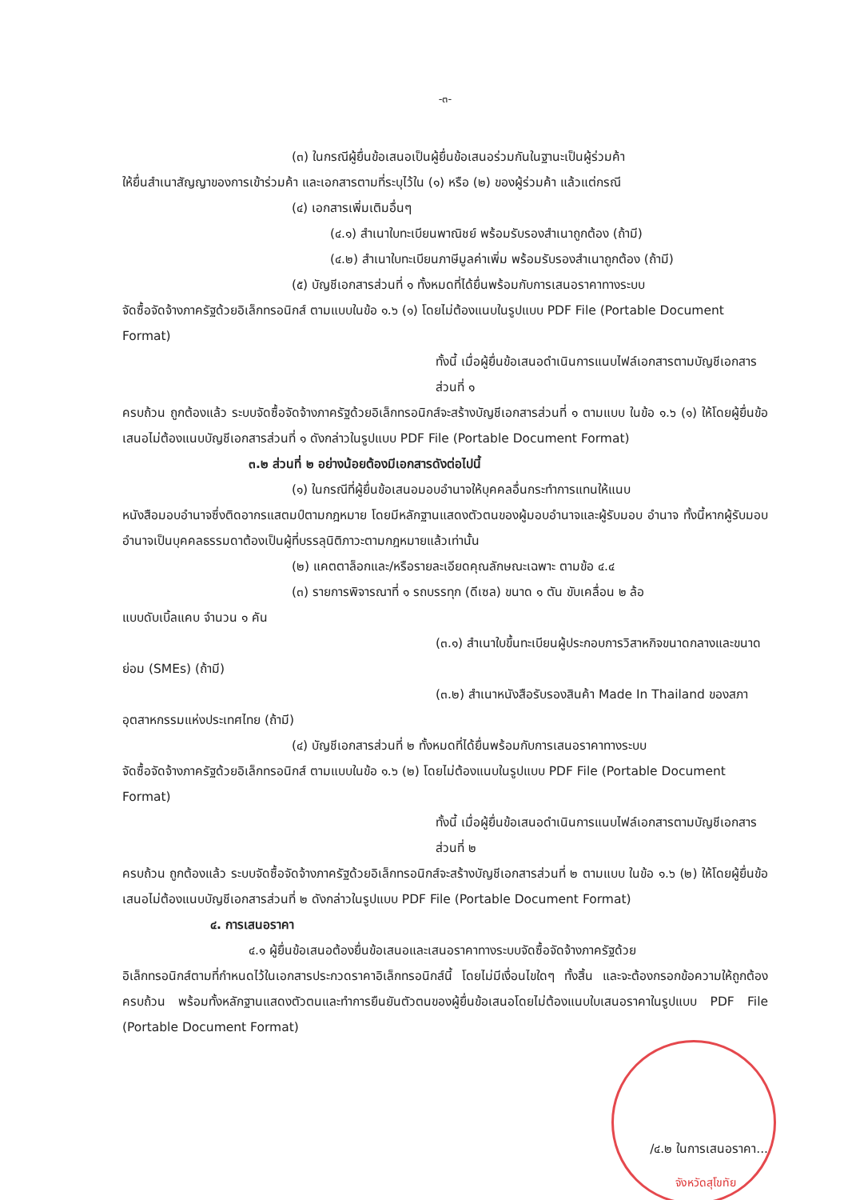-๓-
(๓) ในกรณีผู้ยื่นข้อเสนอเป็นผู้ยื่นข้อเสนอร่วมกันในฐานะเป็นผู้ร่วมค้า
ให้ยื่นสำเนาสัญญาของการเข้าร่วมค้า และเอกสารตามที่ระบุไว้ใน (๑) หรือ (๒) ของผู้ร่วมค้า แล้วแต่กรณี
(๔) เอกสารเพิ่มเติมอื่นๆ
(๔.๑) สำเนาใบทะเบียนพาณิชย์ พร้อมรับรองสำเนาถูกต้อง (ถ้ามี)
(๔.๒) สำเนาใบทะเบียนภาษีมูลค่าเพิ่ม พร้อมรับรองสำเนาถูกต้อง (ถ้ามี)
(๕) บัญชีเอกสารส่วนที่ ๑ ทั้งหมดที่ได้ยื่นพร้อมกับการเสนอราคาทางระบบ
จัดซื้อจัดจ้างภาครัฐด้วยอิเล็กทรอนิกส์ ตามแบบในข้อ ๑.๖ (๑) โดยไม่ต้องแนบในรูปแบบ PDF File (Portable Document Format)
ทั้งนี้ เมื่อผู้ยื่นข้อเสนอดำเนินการแนบไฟล์เอกสารตามบัญชีเอกสารส่วนที่ ๑
ครบถ้วน ถูกต้องแล้ว ระบบจัดซื้อจัดจ้างภาครัฐด้วยอิเล็กทรอนิกส์จะสร้างบัญชีเอกสารส่วนที่ ๑ ตามแบบ ในข้อ ๑.๖ (๑) ให้โดยผู้ยื่นข้อเสนอไม่ต้องแนบบัญชีเอกสารส่วนที่ ๑ ดังกล่าวในรูปแบบ PDF File (Portable Document Format)
๓.๒ ส่วนที่ ๒ อย่างน้อยต้องมีเอกสารดังต่อไปนี้
(๑) ในกรณีที่ผู้ยื่นข้อเสนอมอบอำนาจให้บุคคลอื่นกระทำการแทนให้แนบ
หนังสือมอบอำนาจซึ่งติดอากรแสตมป์ตามกฎหมาย โดยมีหลักฐานแสดงตัวตนของผู้มอบอำนาจและผู้รับมอบ อำนาจ ทั้งนี้หากผู้รับมอบอำนาจเป็นบุคคลธรรมดาต้องเป็นผู้ที่บรรลุนิติภาวะตามกฎหมายแล้วเท่านั้น
(๒) แคตตาล็อกและ/หรือรายละเอียดคุณลักษณะเฉพาะ ตามข้อ ๔.๔
(๓) รายการพิจารณาที่ ๑ รถบรรทุก (ดีเซล) ขนาด ๑ ตัน ขับเคลื่อน ๒ ล้อ
แบบดับเบิ้ลแคบ จำนวน ๑ คัน
(๓.๑) สำเนาใบขึ้นทะเบียนผู้ประกอบการวิสาหกิจขนาดกลางและขนาด
ย่อม (SMEs) (ถ้ามี)
(๓.๒) สำเนาหนังสือรับรองสินค้า Made In Thailand ของสภา
อุตสาหกรรมแห่งประเทศไทย (ถ้ามี)
(๔) บัญชีเอกสารส่วนที่ ๒ ทั้งหมดที่ได้ยื่นพร้อมกับการเสนอราคาทางระบบ
จัดซื้อจัดจ้างภาครัฐด้วยอิเล็กทรอนิกส์ ตามแบบในข้อ ๑.๖ (๒) โดยไม่ต้องแนบในรูปแบบ PDF File (Portable Document Format)
ทั้งนี้ เมื่อผู้ยื่นข้อเสนอดำเนินการแนบไฟล์เอกสารตามบัญชีเอกสารส่วนที่ ๒
ครบถ้วน ถูกต้องแล้ว ระบบจัดซื้อจัดจ้างภาครัฐด้วยอิเล็กทรอนิกส์จะสร้างบัญชีเอกสารส่วนที่ ๒ ตามแบบ ในข้อ ๑.๖ (๒) ให้โดยผู้ยื่นข้อเสนอไม่ต้องแนบบัญชีเอกสารส่วนที่ ๒ ดังกล่าวในรูปแบบ PDF File (Portable Document Format)
๔. การเสนอราคา
๔.๑ ผู้ยื่นข้อเสนอต้องยื่นข้อเสนอและเสนอราคาทางระบบจัดซื้อจัดจ้างภาครัฐด้วย
อิเล็กทรอนิกส์ตามที่กำหนดไว้ในเอกสารประกวดราคาอิเล็กทรอนิกส์นี้ โดยไม่มีเงื่อนไขใดๆ ทั้งสิ้น และจะต้องกรอกข้อความให้ถูกต้องครบถ้วน พร้อมทั้งหลักฐานแสดงตัวตนและทำการยืนยันตัวตนของผู้ยื่นข้อเสนอโดยไม่ต้องแนบใบเสนอราคาในรูปแบบ PDF File (Portable Document Format)
/๔.๒ ในการเสนอราคา...
จังหวัดสุโขทัย